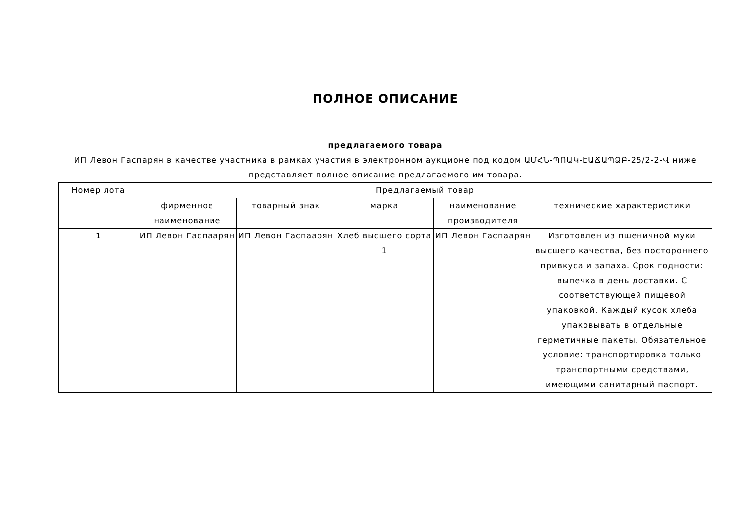ПОЛНОЕ ОПИСАНИЕ
предлагаемого товара
ИП Левон Гаспарян в качестве участника в рамках участия в электронном аукционе под кодом ԱՄՀՆ-ՊՈԱԿ-ԷԱՃԱՊՁԲ-25/2-2-Վ ниже представляет полное описание предлагаемого им товара.
| Номер лота | Предлагаемый товар | | | | |
| --- | --- | --- | --- | --- | --- |
| | фирменное наименование | товарный знак | марка | наименование производителя | технические характеристики |
| 1 | ИП Левон Гаспаарян | ИП Левон Гаспаарян | Хлеб высшего сорта 1 | ИП Левон Гаспаарян | Изготовлен из пшеничной муки высшего качества, без постороннего привкуса и запаха. Срок годности: выпечка в день доставки. С соответствующей пищевой упаковкой. Каждый кусок хлеба упаковывать в отдельные герметичные пакеты. Обязательное условие: транспортировка только транспортными средствами, имеющими санитарный паспорт. |